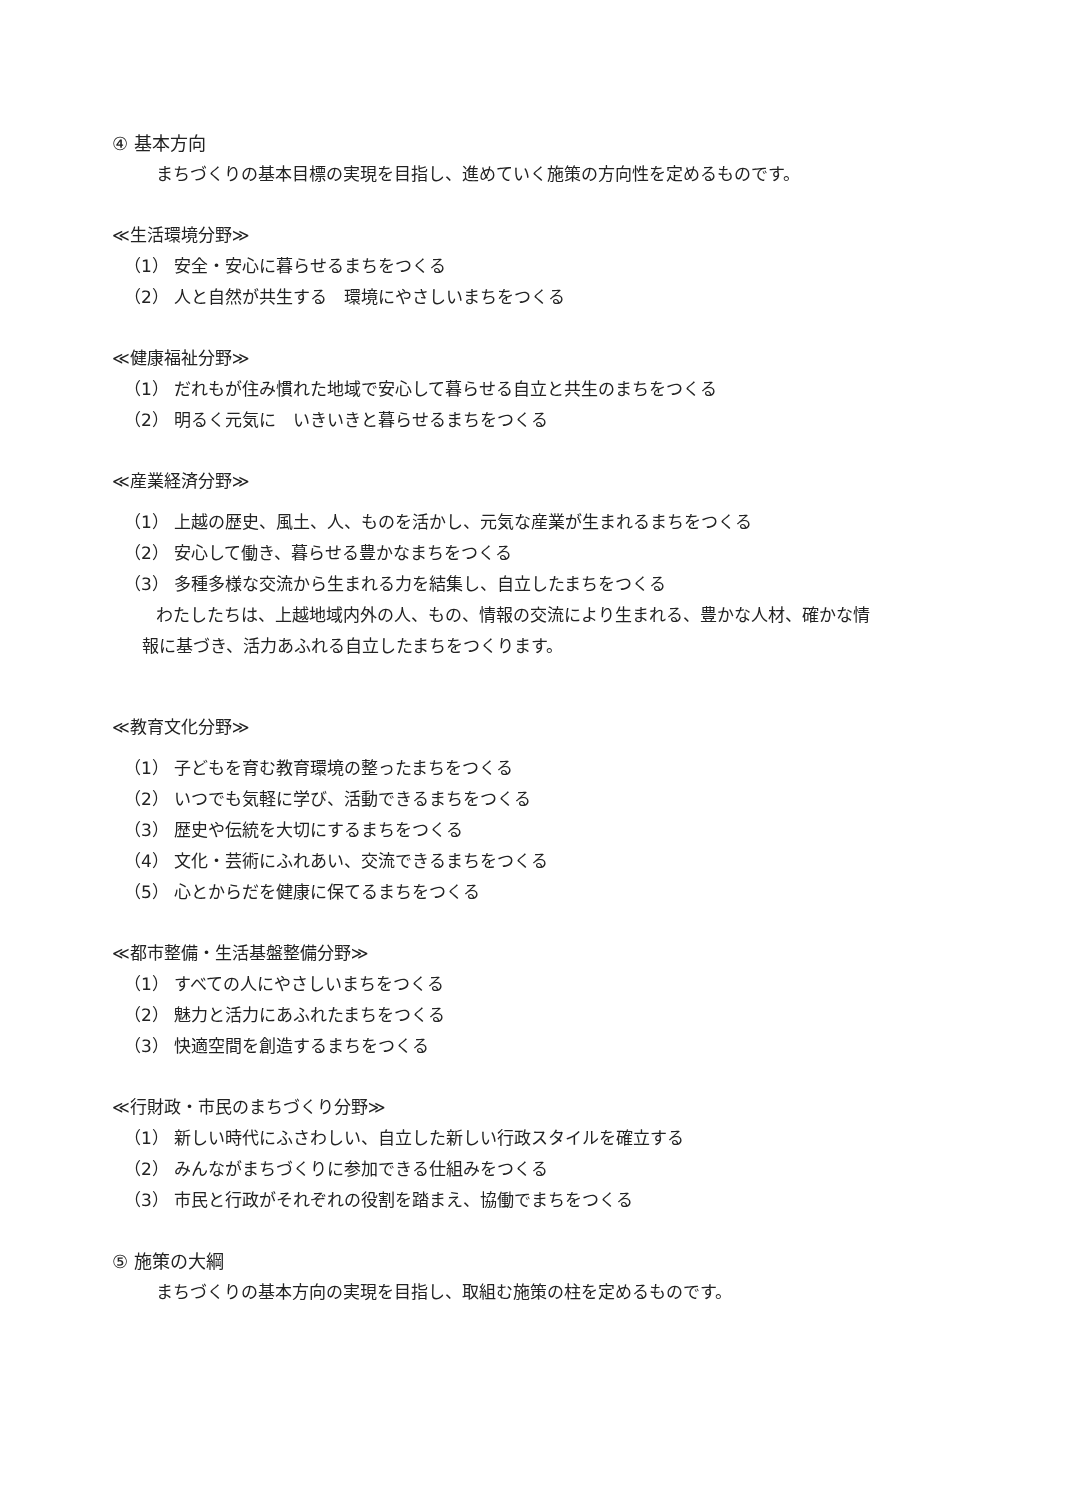④ 基本方向
まちづくりの基本目標の実現を目指し、進めていく施策の方向性を定めるものです。
≪生活環境分野≫
（1） 安全・安心に暮らせるまちをつくる
（2） 人と自然が共生する　環境にやさしいまちをつくる
≪健康福祉分野≫
（1） だれもが住み慣れた地域で安心して暮らせる自立と共生のまちをつくる
（2） 明るく元気に　いきいきと暮らせるまちをつくる
≪産業経済分野≫
（1） 上越の歴史、風土、人、ものを活かし、元気な産業が生まれるまちをつくる
（2） 安心して働き、暮らせる豊かなまちをつくる
（3） 多種多様な交流から生まれる力を結集し、自立したまちをつくる
わたしたちは、上越地域内外の人、もの、情報の交流により生まれる、豊かな人材、確かな情
報に基づき、活力あふれる自立したまちをつくります。
≪教育文化分野≫
（1） 子どもを育む教育環境の整ったまちをつくる
（2） いつでも気軽に学び、活動できるまちをつくる
（3） 歴史や伝統を大切にするまちをつくる
（4） 文化・芸術にふれあい、交流できるまちをつくる
（5） 心とからだを健康に保てるまちをつくる
≪都市整備・生活基盤整備分野≫
（1） すべての人にやさしいまちをつくる
（2） 魅力と活力にあふれたまちをつくる
（3） 快適空間を創造するまちをつくる
≪行財政・市民のまちづくり分野≫
（1） 新しい時代にふさわしい、自立した新しい行政スタイルを確立する
（2） みんながまちづくりに参加できる仕組みをつくる
（3） 市民と行政がそれぞれの役割を踏まえ、協働でまちをつくる
⑤ 施策の大綱
まちづくりの基本方向の実現を目指し、取組む施策の柱を定めるものです。